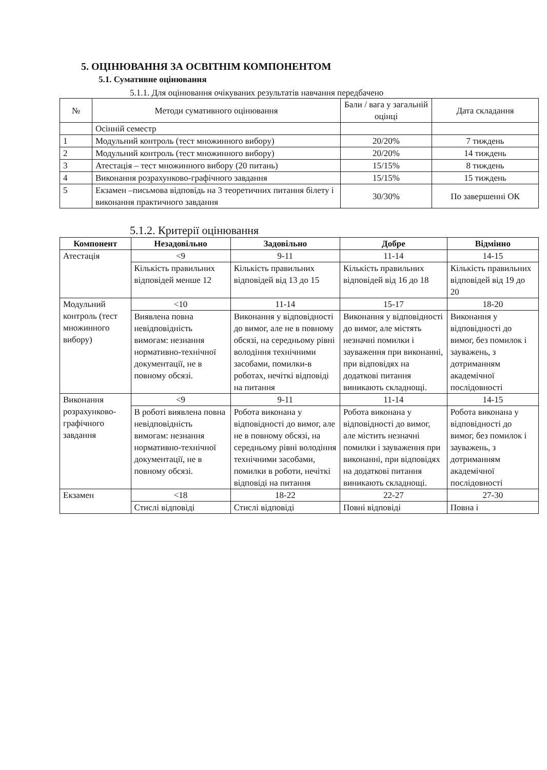5. ОЦІНЮВАННЯ ЗА ОСВІТНІМ КОМПОНЕНТОМ
5.1. Сумативне оцінювання
5.1.1. Для оцінювання очікуваних результатів навчання передбачено
| № | Методи сумативного оцінювання | Бали / вага у загальній оцінці | Дата складання |
| | Осінній семестр | | |
| 1 | Модульний контроль (тест множинного вибору) | 20/20% | 7 тиждень |
| 2 | Модульний контроль (тест множинного вибору) | 20/20% | 14 тиждень |
| 3 | Атестація – тест множинного вибору (20 питань) | 15/15% | 8 тиждень |
| 4 | Виконання розрахунково-графічного завдання | 15/15% | 15 тиждень |
| 5 | Екзамен –письмова відповідь на 3 теоретичних питання білету і виконання практичного завдання | 30/30% | По завершенні ОК |
5.1.2. Критерії оцінювання
| Компонент | Незадовільно | Задовільно | Добре | Відмінно |
| --- | --- | --- | --- | --- |
| Атестація | <9 | 9-11 | 11-14 | 14-15 |
| | Кількість правильних відповідей менше 12 | Кількість правильних відповідей від 13 до 15 | Кількість правильних відповідей від 16 до 18 | Кількість правильних відповідей від 19 до 20 |
| Модульний контроль (тест множинного вибору) | <10 | 11-14 | 15-17 | 18-20 |
| | Виявлена повна невідповідність вимогам: незнання нормативно-технічної документації, не в повному обсязі. | Виконання у відповідності до вимог, але не в повному обсязі, на середньому рівні володіння технічними засобами, помилки-в роботах, нечіткі відповіді на питання | Виконання у відповідності до вимог, але містять незначні помилки і зауваження при виконанні, при відповідях на додаткові питання виникають складнощі. | Виконання у відповідності до вимог, без помилок і зауважень, з дотриманням академічної послідовності |
| Виконання розрахунково-графічного завдання | <9 | 9-11 | 11-14 | 14-15 |
| | В роботі виявлена повна невідповідність вимогам: незнання нормативно-технічної документації, не в повному обсязі. | Робота виконана у відповідності до вимог, але не в повному обсязі, на середньому рівні володіння технічними засобами, помилки в роботи, нечіткі відповіді на питання | Робота виконана у відповідності до вимог, але містить незначні помилки і зауваження при виконанні, при відповідях на додаткові питання виникають складнощі. | Робота виконана у відповідності до вимог, без помилок і зауважень, з дотриманням академічної послідовності |
| Екзамен | <18 | 18-22 | 22-27 | 27-30 |
| | Стислі відповіді | Стислі відповіді | Повні відповіді | Повна і |